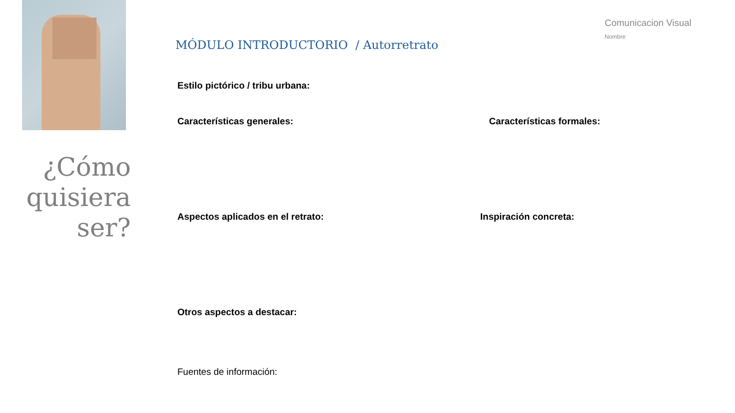¿Cómo quisiera ser?
Comunicacion Visual
Nombre
MÓDULO INTRODUCTORIO / Autorretrato
Estilo pictórico / tribu urbana:
Características generales: Características formales:
Aspectos aplicados en el retrato:
Inspiración concreta:
Otros aspectos a destacar:
Fuentes de información: